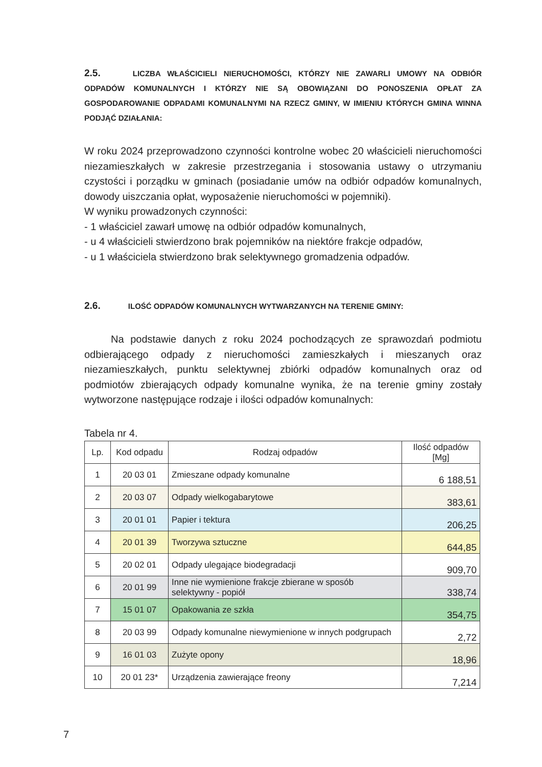2.5. LICZBA WŁAŚCICIELI NIERUCHOMOŚCI, KTÓRZY NIE ZAWARLI UMOWY NA ODBIÓR ODPADÓW KOMUNALNYCH I KTÓRZY NIE SĄ OBOWIĄZANI DO PONOSZENIA OPŁAT ZA GOSPODAROWANIE ODPADAMI KOMUNALNYMI NA RZECZ GMINY, W IMIENIU KTÓRYCH GMINA WINNA PODJĄĆ DZIAŁANIA:
W roku 2024 przeprowadzono czynności kontrolne wobec 20 właścicieli nieruchomości niezamieszkałych w zakresie przestrzegania i stosowania ustawy o utrzymaniu czystości i porządku w gminach (posiadanie umów na odbiór odpadów komunalnych, dowody uiszczania opłat, wyposażenie nieruchomości w pojemniki).
W wyniku prowadzonych czynności:
- 1 właściciel zawarł umowę na odbiór odpadów komunalnych,
- u 4 właścicieli stwierdzono brak pojemników na niektóre frakcje odpadów,
- u 1 właściciela stwierdzono brak selektywnego gromadzenia odpadów.
2.6. ILOŚĆ ODPADÓW KOMUNALNYCH WYTWARZANYCH NA TERENIE GMINY:
Na podstawie danych z roku 2024 pochodzących ze sprawozdań podmiotu odbierającego odpady z nieruchomości zamieszkałych i mieszanych oraz niezamieszkałych, punktu selektywnej zbiórki odpadów komunalnych oraz od podmiotów zbierających odpady komunalne wynika, że na terenie gminy zostały wytworzone następujące rodzaje i ilości odpadów komunalnych:
Tabela nr 4.
| Lp. | Kod odpadu | Rodzaj odpadów | Ilość odpadów [Mg] |
| --- | --- | --- | --- |
| 1 | 20 03 01 | Zmieszane odpady komunalne | 6 188,51 |
| 2 | 20 03 07 | Odpady wielkogabarytowe | 383,61 |
| 3 | 20 01 01 | Papier i tektura | 206,25 |
| 4 | 20 01 39 | Tworzywa sztuczne | 644,85 |
| 5 | 20 02 01 | Odpady ulegające biodegradacji | 909,70 |
| 6 | 20 01 99 | Inne nie wymienione frakcje zbierane w sposób selektywny - popiół | 338,74 |
| 7 | 15 01 07 | Opakowania ze szkła | 354,75 |
| 8 | 20 03 99 | Odpady komunalne niewymienione w innych podgrupach | 2,72 |
| 9 | 16 01 03 | Zużyte opony | 18,96 |
| 10 | 20 01 23* | Urządzenia zawierające freony | 7,214 |
7